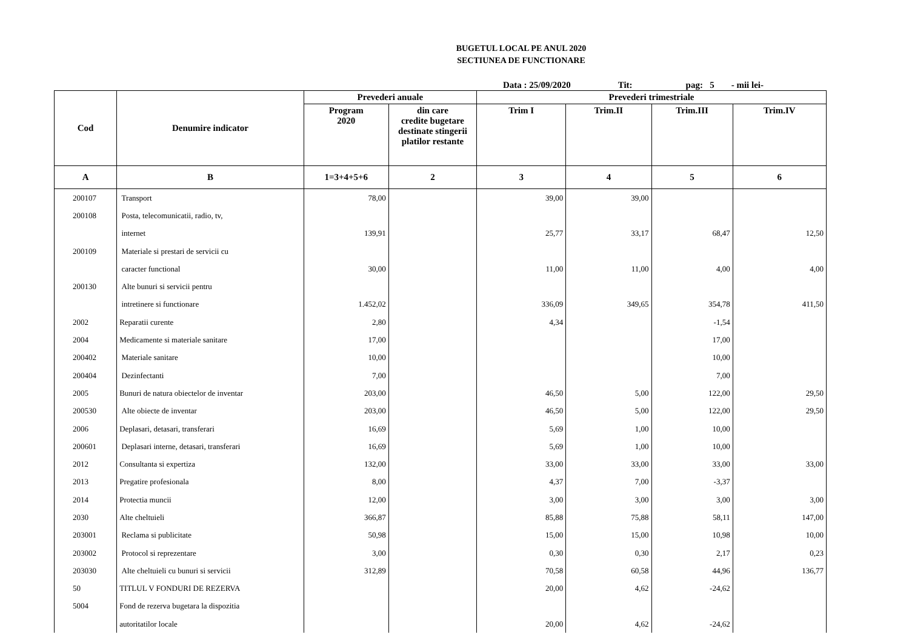BUGETUL LOCAL PE ANUL 2020
SECTIUNEA DE FUNCTIONARE
Data : 25/09/2020 Tit: pag: 5 - mii lei-
| Cod | Denumire indicator | Prevederi anuale | | Prevederi trimestriale | | | |
| --- | --- | --- | --- | --- | --- | --- | --- |
| | | Program 2020 | din care credite bugetare destinate stingerii platilor restante | Trim I | Trim.II | Trim.III | Trim.IV |
| A | B | 1=3+4+5+6 | 2 | 3 | 4 | 5 | 6 |
| 200107 | Transport | 78,00 | | 39,00 | 39,00 | | |
| 200108 | Posta, telecomunicatii, radio, tv, | | | | | | |
| | internet | 139,91 | | 25,77 | 33,17 | 68,47 | 12,50 |
| 200109 | Materiale si prestari de servicii cu | | | | | | |
| | caracter functional | 30,00 | | 11,00 | 11,00 | 4,00 | 4,00 |
| 200130 | Alte bunuri si servicii pentru | | | | | | |
| | intretinere si functionare | 1.452,02 | | 336,09 | 349,65 | 354,78 | 411,50 |
| 2002 | Reparatii curente | 2,80 | | 4,34 | | -1,54 | |
| 2004 | Medicamente si materiale sanitare | 17,00 | | | | 17,00 | |
| 200402 | Materiale sanitare | 10,00 | | | | 10,00 | |
| 200404 | Dezinfectanti | 7,00 | | | | 7,00 | |
| 2005 | Bunuri de natura obiectelor de inventar | 203,00 | | 46,50 | 5,00 | 122,00 | 29,50 |
| 200530 | Alte obiecte de inventar | 203,00 | | 46,50 | 5,00 | 122,00 | 29,50 |
| 2006 | Deplasari, detasari, transferari | 16,69 | | 5,69 | 1,00 | 10,00 | |
| 200601 | Deplasari interne, detasari, transferari | 16,69 | | 5,69 | 1,00 | 10,00 | |
| 2012 | Consultanta si expertiza | 132,00 | | 33,00 | 33,00 | 33,00 | 33,00 |
| 2013 | Pregatire profesionala | 8,00 | | 4,37 | 7,00 | -3,37 | |
| 2014 | Protectia muncii | 12,00 | | 3,00 | 3,00 | 3,00 | 3,00 |
| 2030 | Alte cheltuieli | 366,87 | | 85,88 | 75,88 | 58,11 | 147,00 |
| 203001 | Reclama si publicitate | 50,98 | | 15,00 | 15,00 | 10,98 | 10,00 |
| 203002 | Protocol si reprezentare | 3,00 | | 0,30 | 0,30 | 2,17 | 0,23 |
| 203030 | Alte cheltuieli cu bunuri si servicii | 312,89 | | 70,58 | 60,58 | 44,96 | 136,77 |
| 50 | TITLUL V FONDURI DE REZERVA | | | 20,00 | 4,62 | -24,62 | |
| 5004 | Fond de rezerva bugetara la dispozitia | | | | | | |
| | autoritatilor locale | | | 20,00 | 4,62 | -24,62 | |